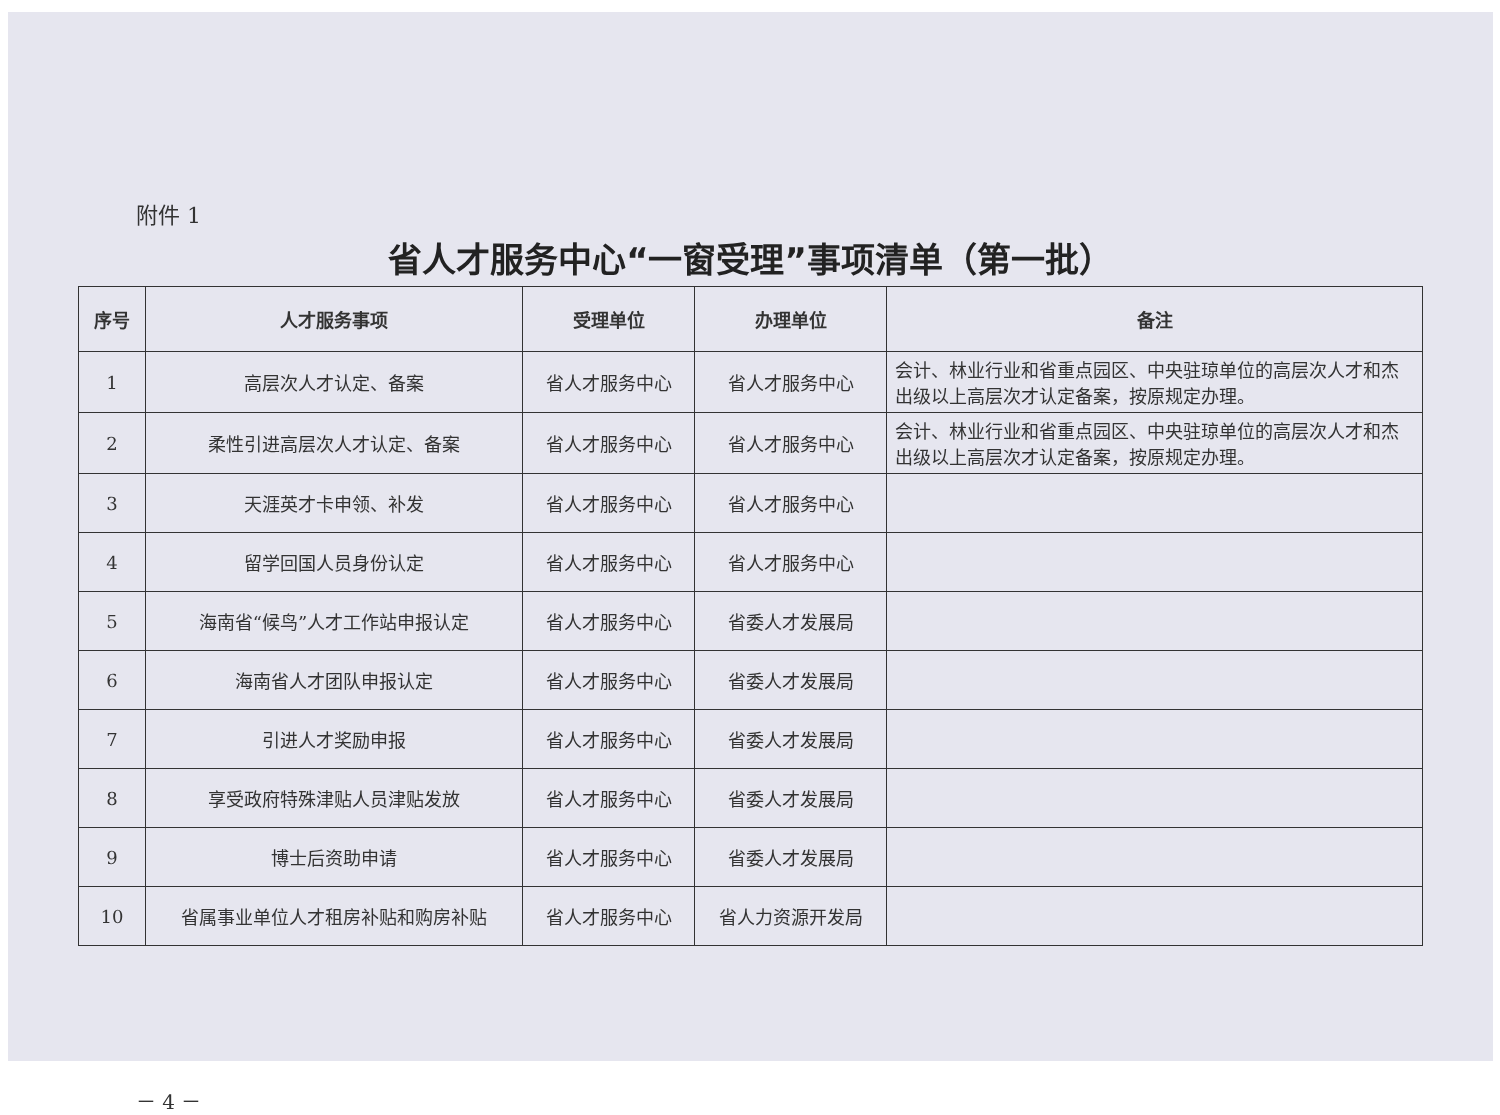附件 1
省人才服务中心“一窗受理”事项清单（第一批）
| 序号 | 人才服务事项 | 受理单位 | 办理单位 | 备注 |
| --- | --- | --- | --- | --- |
| 1 | 高层次人才认定、备案 | 省人才服务中心 | 省人才服务中心 | 会计、林业行业和省重点园区、中央驻琼单位的高层次人才和杰出级以上高层次才认定备案，按原规定办理。 |
| 2 | 柔性引进高层次人才认定、备案 | 省人才服务中心 | 省人才服务中心 | 会计、林业行业和省重点园区、中央驻琼单位的高层次人才和杰出级以上高层次才认定备案，按原规定办理。 |
| 3 | 天涯英才卡申领、补发 | 省人才服务中心 | 省人才服务中心 | |
| 4 | 留学回国人员身份认定 | 省人才服务中心 | 省人才服务中心 | |
| 5 | 海南省“候鸟”人才工作站申报认定 | 省人才服务中心 | 省委人才发展局 | |
| 6 | 海南省人才团队申报认定 | 省人才服务中心 | 省委人才发展局 | |
| 7 | 引进人才奖励申报 | 省人才服务中心 | 省委人才发展局 | |
| 8 | 享受政府特殊津贴人员津贴发放 | 省人才服务中心 | 省委人才发展局 | |
| 9 | 博士后资助申请 | 省人才服务中心 | 省委人才发展局 | |
| 10 | 省属事业单位人才租房补贴和购房补贴 | 省人才服务中心 | 省人力资源开发局 | |
－ 4 －